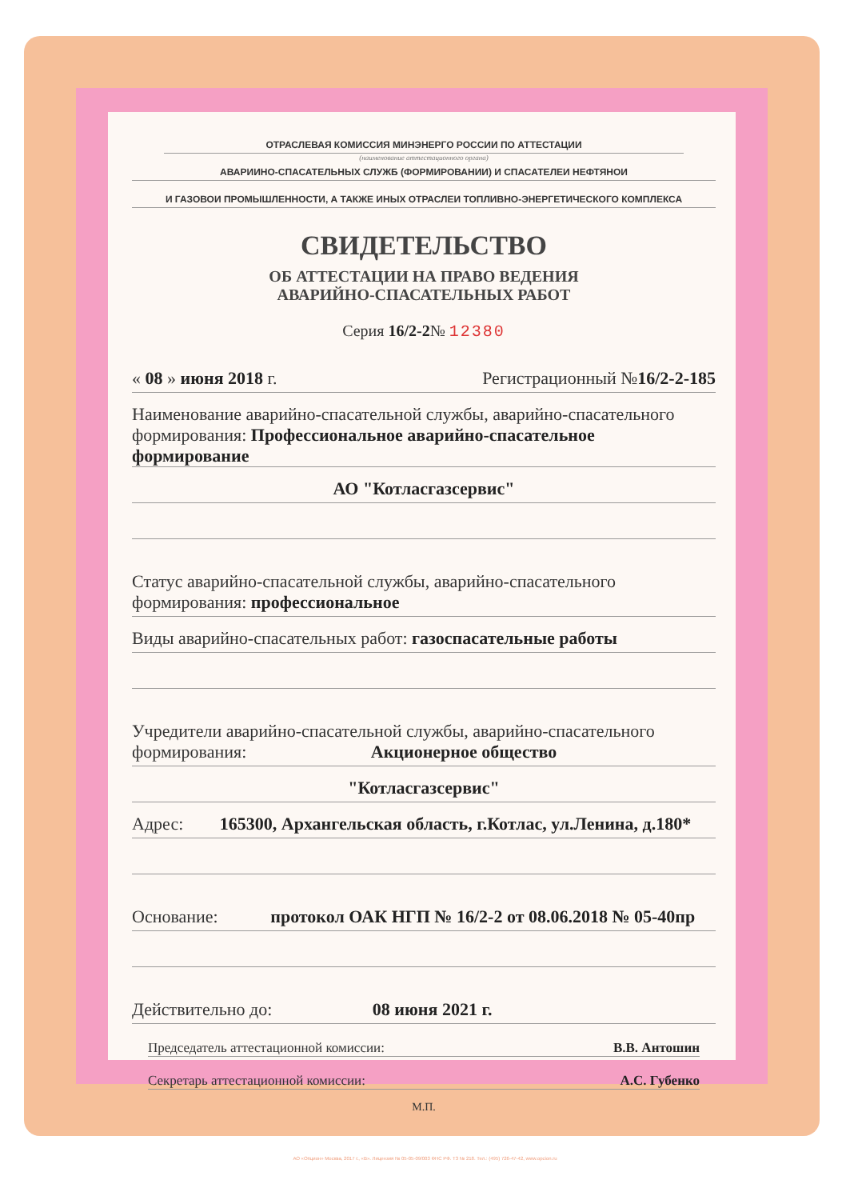ОТРАСЛЕВАЯ КОМИССИЯ МИНЭНЕРГО РОССИИ ПО АТТЕСТАЦИИ
(наименование аттестационного органа)
АВАРИИНО-СПАСАТЕЛЬНЫХ СЛУЖБ (ФОРМИРОВАНИИ) И СПАСАТЕЛЕИ НЕФТЯНОИ
И ГАЗОВОИ ПРОМЫШЛЕННОСТИ, А ТАКЖЕ ИНЫХ ОТРАСЛЕИ ТОПЛИВНО-ЭНЕРГЕТИЧЕСКОГО КОМПЛЕКСА
СВИДЕТЕЛЬСТВО
ОБ АТТЕСТАЦИИ НА ПРАВО ВЕДЕНИЯ
АВАРИЙНО-СПАСАТЕЛЬНЫХ РАБОТ
Серия 16/2-2№ 12380
« 08 » июня 2018 г. Регистрационный №16/2-2-185
Наименование аварийно-спасательной службы, аварийно-спасательного
формирования: Профессиональное аварийно-спасательное формирование
АО "Котласгазсервис"
Статус аварийно-спасательной службы, аварийно-спасательного
формирования: профессиональное
Виды аварийно-спасательных работ: газоспасательные работы
Учредители аварийно-спасательной службы, аварийно-спасательного
формирования: Акционерное общество
"Котласгазсервис"
Адрес: 165300, Архангельская область, г.Котлас, ул.Ленина, д.180*
Основание: протокол ОАК НГП № 16/2-2 от 08.06.2018 № 05-40пр
Действительно до: 08 июня 2021 г.
Председатель аттестационной комиссии: В.В. Антошин
Секретарь аттестационной комиссии: А.С. Губенко
М.П.
АО «Опцион» Москва, 2017 г., «В». Лицензия № 05-05-09/003 ФНС РФ. Т3 № 218. Тел.: (495) 726-47-42, www.opcion.ru